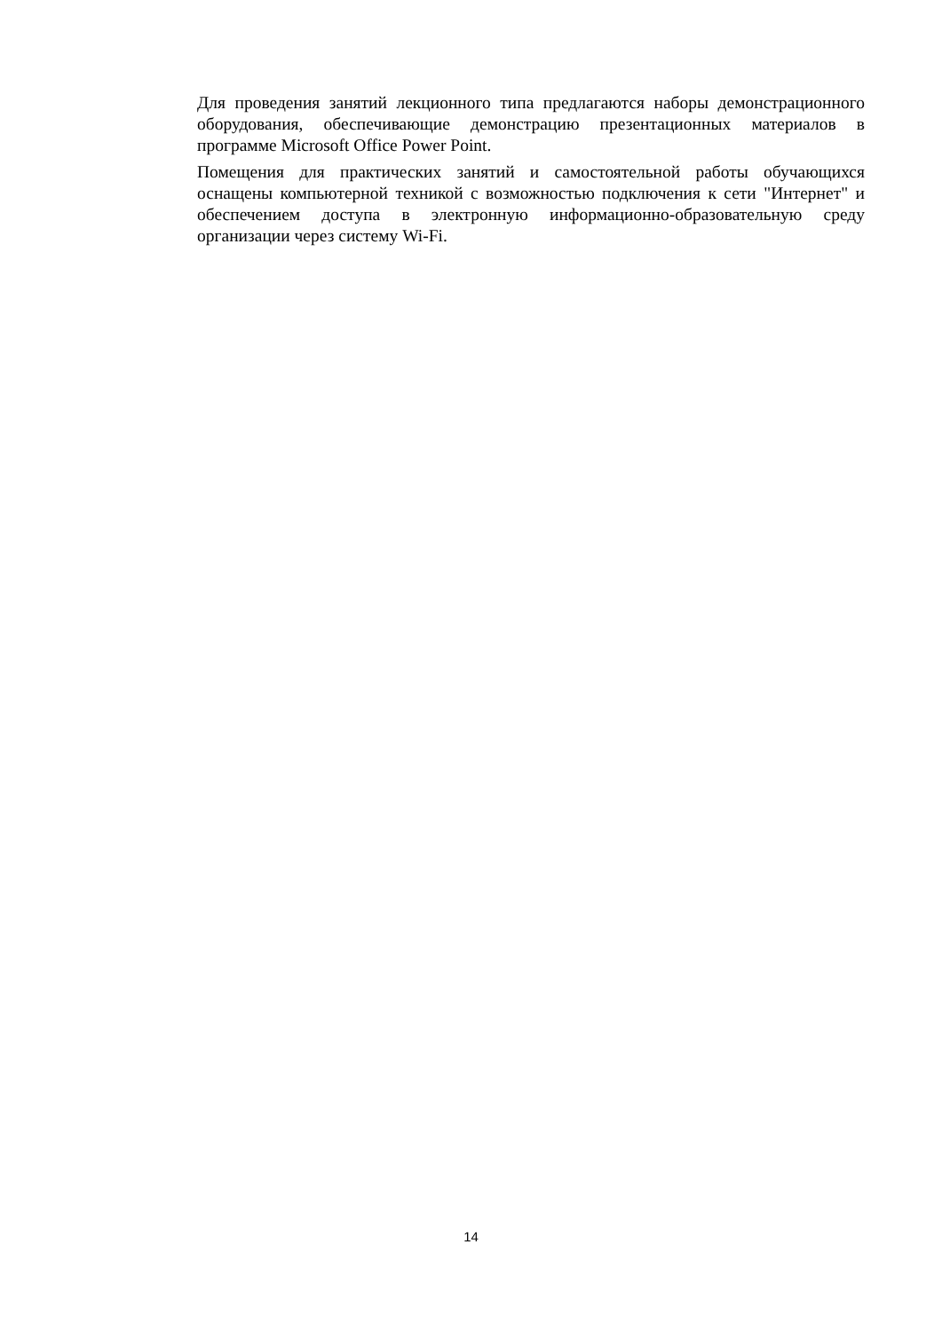Для проведения занятий лекционного типа предлагаются наборы демонстрационного оборудования, обеспечивающие демонстрацию презентационных материалов в программе Microsoft Office Power Point.
Помещения для практических занятий и самостоятельной работы обучающихся оснащены компьютерной техникой с возможностью подключения к сети "Интернет" и обеспечением доступа в электронную информационно-образовательную среду организации через систему Wi-Fi.
14